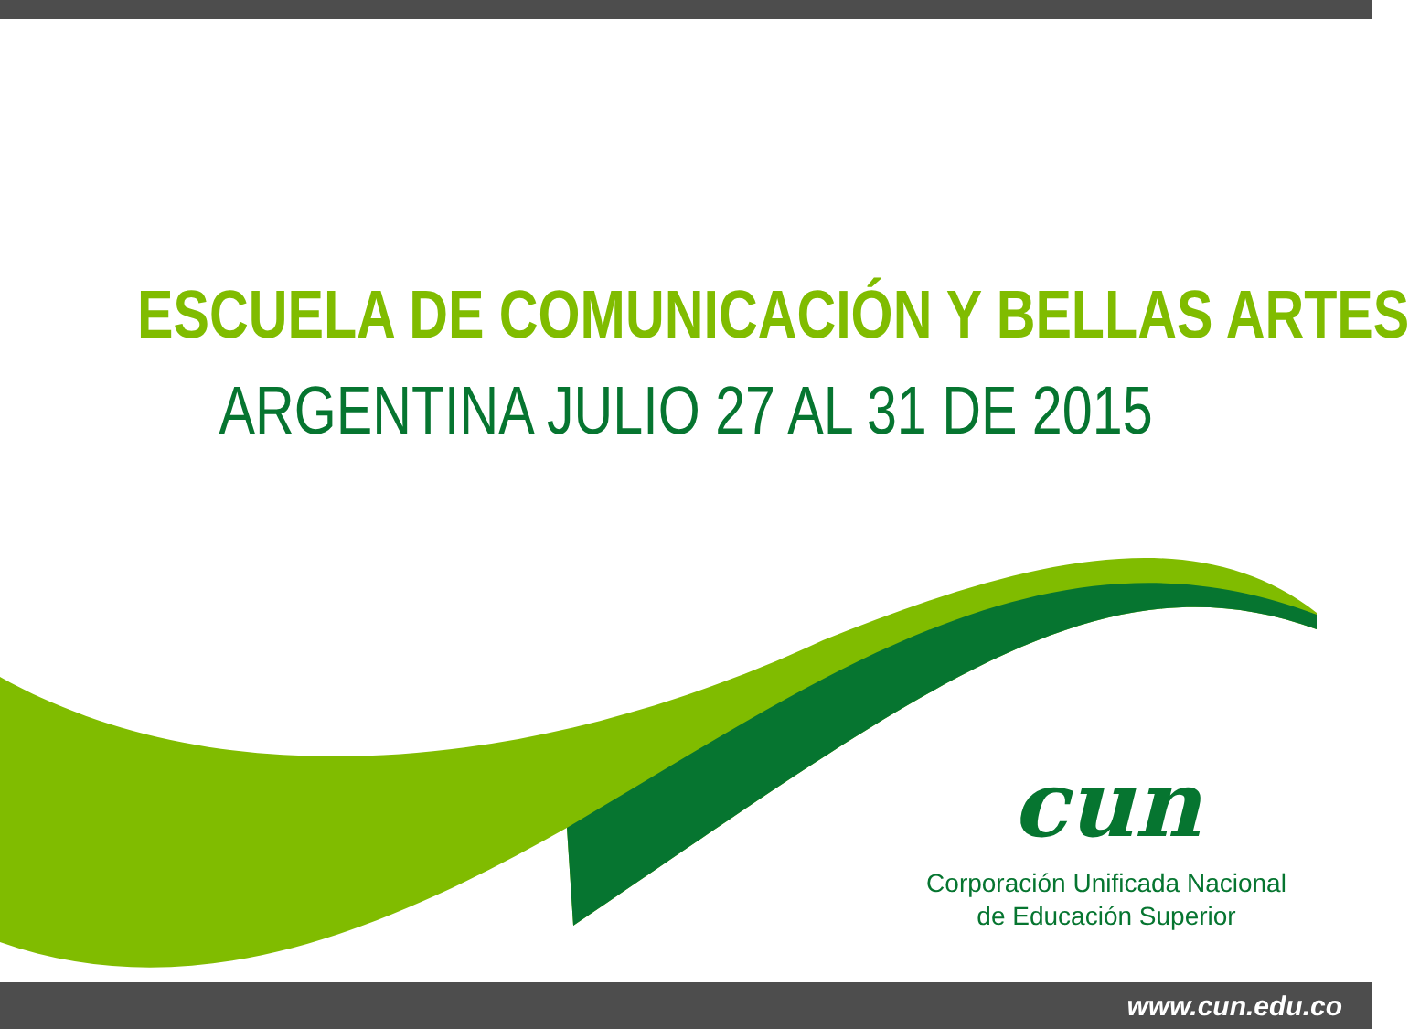ESCUELA DE COMUNICACIÓN Y BELLAS ARTES
ARGENTINA JULIO 27 AL 31 DE 2015
cun
Corporación Unificada Nacional
de Educación Superior
www.cun.edu.co